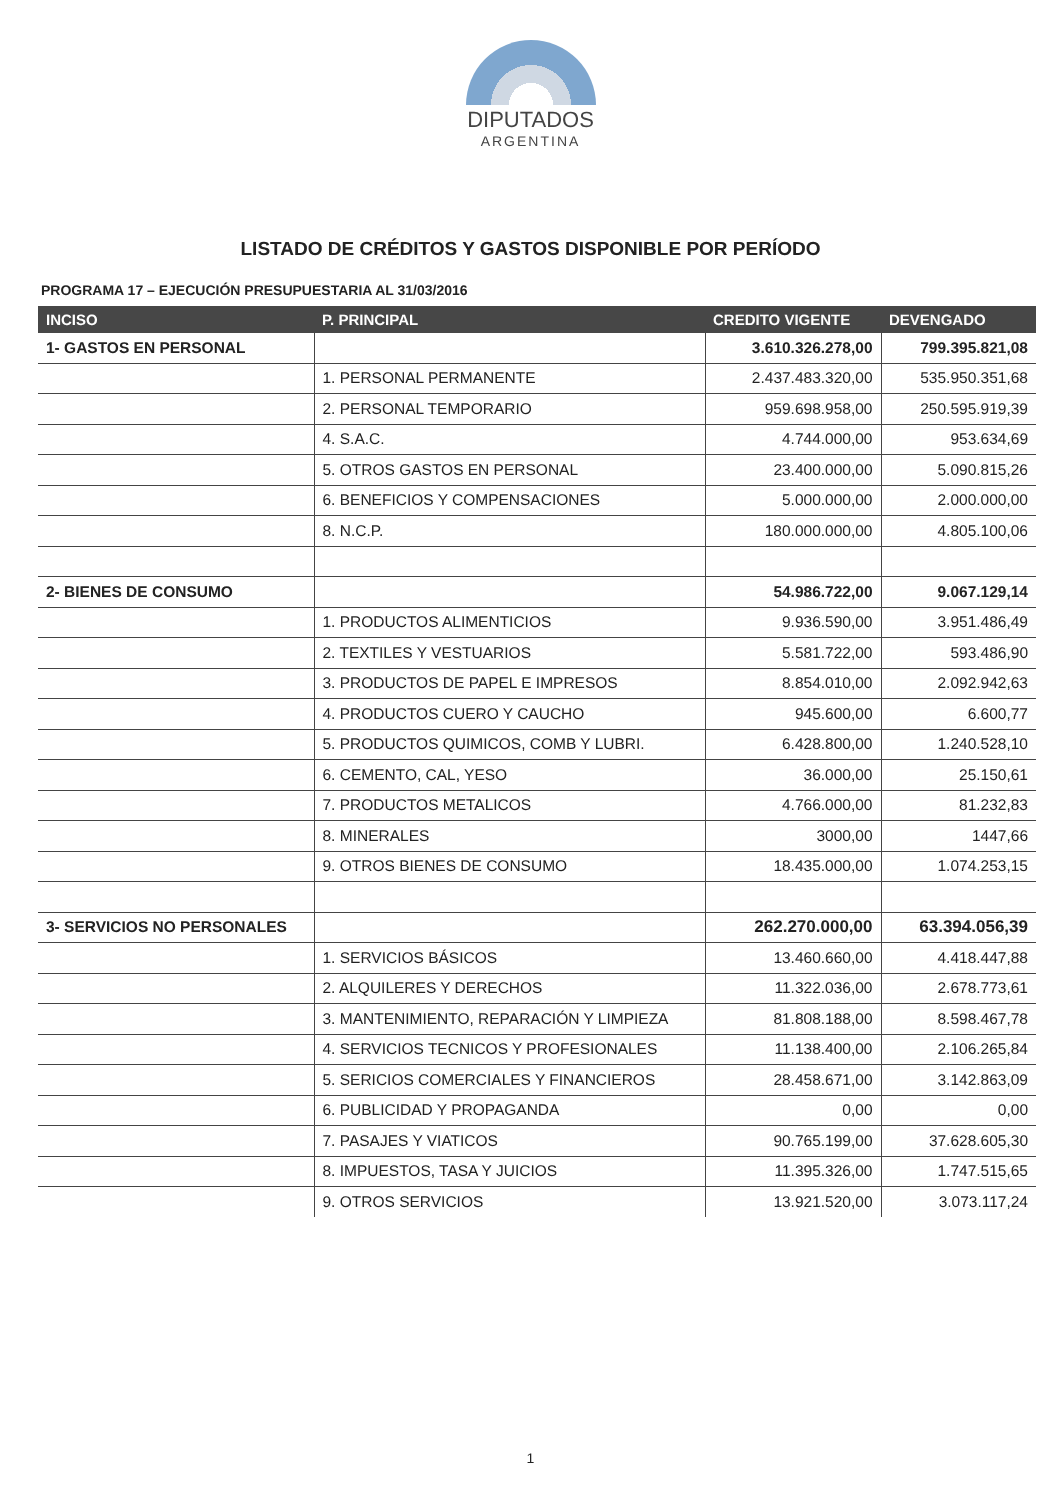DIPUTADOS
ARGENTINA
LISTADO DE CRÉDITOS Y GASTOS DISPONIBLE POR PERÍODO
PROGRAMA 17 – EJECUCIÓN PRESUPUESTARIA AL 31/03/2016
| INCISO | P. PRINCIPAL | CREDITO VIGENTE | DEVENGADO |
| --- | --- | --- | --- |
| 1- GASTOS EN PERSONAL | | 3.610.326.278,00 | 799.395.821,08 |
| | 1. PERSONAL PERMANENTE | 2.437.483.320,00 | 535.950.351,68 |
| | 2. PERSONAL TEMPORARIO | 959.698.958,00 | 250.595.919,39 |
| | 4. S.A.C. | 4.744.000,00 | 953.634,69 |
| | 5. OTROS GASTOS EN PERSONAL | 23.400.000,00 | 5.090.815,26 |
| | 6. BENEFICIOS Y COMPENSACIONES | 5.000.000,00 | 2.000.000,00 |
| | 8. N.C.P. | 180.000.000,00 | 4.805.100,06 |
| 2- BIENES DE CONSUMO | | 54.986.722,00 | 9.067.129,14 |
| | 1. PRODUCTOS ALIMENTICIOS | 9.936.590,00 | 3.951.486,49 |
| | 2. TEXTILES Y VESTUARIOS | 5.581.722,00 | 593.486,90 |
| | 3. PRODUCTOS DE PAPEL E IMPRESOS | 8.854.010,00 | 2.092.942,63 |
| | 4. PRODUCTOS CUERO Y CAUCHO | 945.600,00 | 6.600,77 |
| | 5. PRODUCTOS QUIMICOS, COMB Y LUBRI. | 6.428.800,00 | 1.240.528,10 |
| | 6. CEMENTO, CAL, YESO | 36.000,00 | 25.150,61 |
| | 7. PRODUCTOS METALICOS | 4.766.000,00 | 81.232,83 |
| | 8. MINERALES | 3000,00 | 1447,66 |
| | 9. OTROS BIENES DE CONSUMO | 18.435.000,00 | 1.074.253,15 |
| 3- SERVICIOS NO PERSONALES | | 262.270.000,00 | 63.394.056,39 |
| | 1. SERVICIOS BÁSICOS | 13.460.660,00 | 4.418.447,88 |
| | 2. ALQUILERES Y DERECHOS | 11.322.036,00 | 2.678.773,61 |
| | 3. MANTENIMIENTO, REPARACIÓN Y LIMPIEZA | 81.808.188,00 | 8.598.467,78 |
| | 4. SERVICIOS TECNICOS Y PROFESIONALES | 11.138.400,00 | 2.106.265,84 |
| | 5. SERICIOS COMERCIALES Y FINANCIEROS | 28.458.671,00 | 3.142.863,09 |
| | 6. PUBLICIDAD Y PROPAGANDA | 0,00 | 0,00 |
| | 7. PASAJES Y VIATICOS | 90.765.199,00 | 37.628.605,30 |
| | 8. IMPUESTOS, TASA Y JUICIOS | 11.395.326,00 | 1.747.515,65 |
| | 9. OTROS SERVICIOS | 13.921.520,00 | 3.073.117,24 |
1